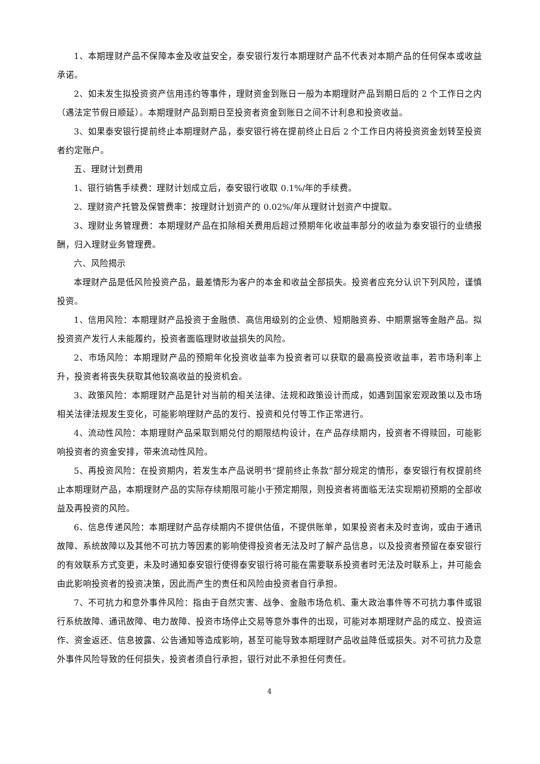1、本期理财产品不保障本金及收益安全，泰安银行发行本期理财产品不代表对本期产品的任何保本或收益承诺。
2、如未发生拟投资资产信用违约等事件，理财资金到账日一般为本期理财产品到期日后的 2 个工作日之内（遇法定节假日顺延）。本期理财产品到期日至投资者资金到账日之间不计利息和投资收益。
3、如果泰安银行提前终止本期理财产品，泰安银行将在提前终止日后 2 个工作日内将投资资金划转至投资者约定账户。
五、理财计划费用
1、银行销售手续费：理财计划成立后，泰安银行收取 0.1%/年的手续费。
2、理财资产托管及保管费率：按理财计划资产的 0.02%/年从理财计划资产中提取。
3、理财业务管理费：本期理财产品在扣除相关费用后超过预期年化收益率部分的收益为泰安银行的业绩报酬，归入理财业务管理费。
六、风险揭示
本理财产品是低风险投资产品，最差情形为客户的本金和收益全部损失。投资者应充分认识下列风险，谨慎投资。
1、信用风险：本期理财产品投资于金融债、高信用级别的企业债、短期融资券、中期票据等金融产品。拟投资资产发行人未能履约，投资者面临理财收益损失的风险。
2、市场风险：本期理财产品的预期年化投资收益率为投资者可以获取的最高投资收益率，若市场利率上升，投资者将丧失获取其他较高收益的投资机会。
3、政策风险：本期理财产品是针对当前的相关法律、法规和政策设计而成，如遇到国家宏观政策以及市场相关法律法规发生变化，可能影响理财产品的发行、投资和兑付等工作正常进行。
4、流动性风险：本期理财产品采取到期兑付的期限结构设计，在产品存续期内，投资者不得赎回，可能影响投资者的资金安排，带来流动性风险。
5、再投资风险：在投资期内，若发生本产品说明书“提前终止条款”部分规定的情形，泰安银行有权提前终止本期理财产品，本期理财产品的实际存续期限可能小于预定期限，则投资者将面临无法实现期初预期的全部收益及再投资的风险。
6、信息传递风险：本期理财产品存续期内不提供估值，不提供账单，如果投资者未及时查询，或由于通讯故障、系统故障以及其他不可抗力等因素的影响使得投资者无法及时了解产品信息，以及投资者预留在泰安银行的有效联系方式变更，未及时通知泰安银行使得泰安银行将可能在需要联系投资者时无法及时联系上，并可能会由此影响投资者的投资决策，因此而产生的责任和风险由投资者自行承担。
7、不可抗力和意外事件风险：指由于自然灾害、战争、金融市场危机、重大政治事件等不可抗力事件或银行系统故障、通讯故障、电力故障、投资市场停止交易等意外事件的出现，可能对本期理财产品的成立、投资运作、资金返还、信息披露、公告通知等造成影响，甚至可能导致本期理财产品收益降低或损失。对不可抗力及意外事件风险导致的任何损失，投资者须自行承担，银行对此不承担任何责任。
4